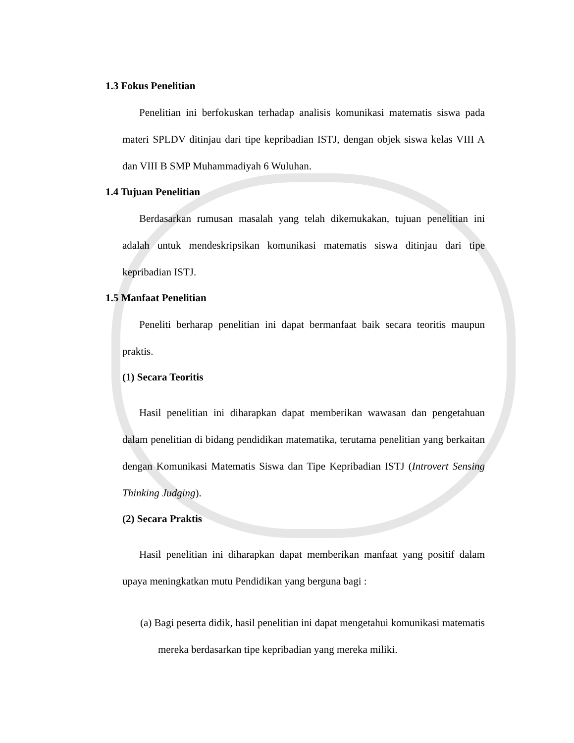1.3 Fokus Penelitian
Penelitian ini berfokuskan terhadap analisis komunikasi matematis siswa pada materi SPLDV ditinjau dari tipe kepribadian ISTJ, dengan objek siswa kelas VIII A dan VIII B SMP Muhammadiyah 6 Wuluhan.
1.4 Tujuan Penelitian
Berdasarkan rumusan masalah yang telah dikemukakan, tujuan penelitian ini adalah untuk mendeskripsikan komunikasi matematis siswa ditinjau dari tipe kepribadian ISTJ.
1.5 Manfaat Penelitian
Peneliti berharap penelitian ini dapat bermanfaat baik secara teoritis maupun praktis.
(1) Secara Teoritis
Hasil penelitian ini diharapkan dapat memberikan wawasan dan pengetahuan dalam penelitian di bidang pendidikan matematika, terutama penelitian yang berkaitan dengan Komunikasi Matematis Siswa dan Tipe Kepribadian ISTJ (Introvert Sensing Thinking Judging).
(2) Secara Praktis
Hasil penelitian ini diharapkan dapat memberikan manfaat yang positif dalam upaya meningkatkan mutu Pendidikan yang berguna bagi :
(a) Bagi peserta didik, hasil penelitian ini dapat mengetahui komunikasi matematis mereka berdasarkan tipe kepribadian yang mereka miliki.